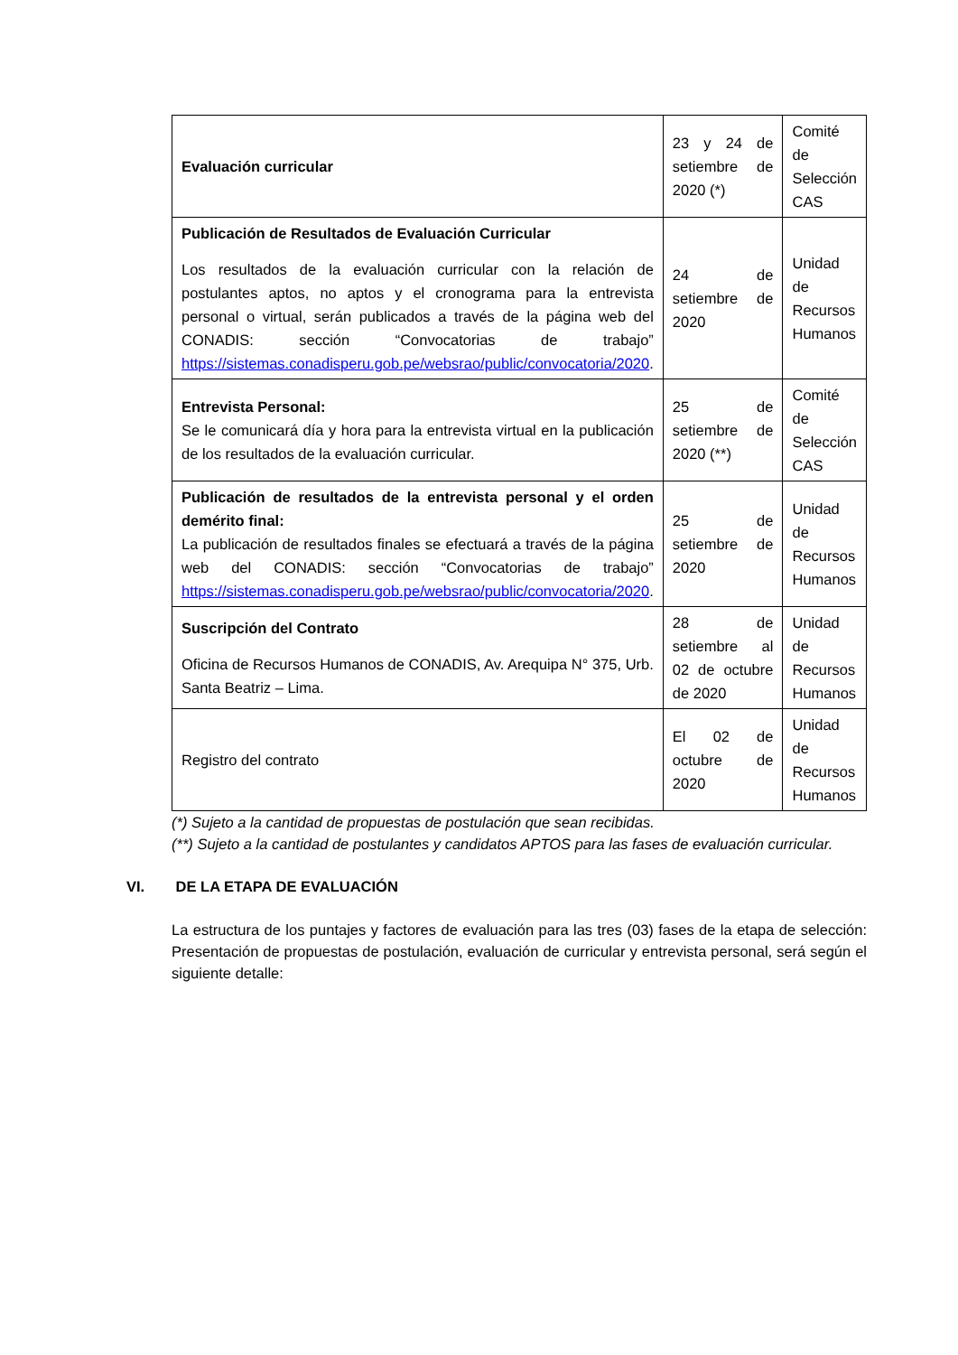| Evaluación curricular | 23 y 24 de setiembre de 2020 (*) | Comité de Selección CAS |
| Publicación de Resultados de Evaluación Curricular Los resultados de la evaluación curricular con la relación de postulantes aptos, no aptos y el cronograma para la entrevista personal o virtual, serán publicados a través de la página web del CONADIS: sección “Convocatorias de trabajo” https://sistemas.conadisperu.gob.pe/websrao/public/convocatoria/2020 . | 24 de setiembre de 2020 | Unidad de Recursos Humanos |
| Entrevista Personal: Se le comunicará día y hora para la entrevista virtual en la publicación de los resultados de la evaluación curricular. | 25 de setiembre de 2020 (**) | Comité de Selección CAS |
| Publicación de resultados de la entrevista personal y el orden demérito final: La publicación de resultados finales se efectuará a través de la página web del CONADIS: sección “Convocatorias de trabajo” https://sistemas.conadisperu.gob.pe/websrao/public/convocatoria/2020 . | 25 de setiembre de 2020 | Unidad de Recursos Humanos |
| Suscripción del Contrato Oficina de Recursos Humanos de CONADIS, Av. Arequipa N° 375, Urb. Santa Beatriz – Lima. | 28 de setiembre al 02 de octubre de 2020 | Unidad de Recursos Humanos |
| Registro del contrato | El 02 de octubre de 2020 | Unidad de Recursos Humanos |
(*) Sujeto a la cantidad de propuestas de postulación que sean recibidas.
(**) Sujeto a la cantidad de postulantes y candidatos APTOS para las fases de evaluación curricular.
VI. DE LA ETAPA DE EVALUACIÓN
La estructura de los puntajes y factores de evaluación para las tres (03) fases de la etapa de selección: Presentación de propuestas de postulación, evaluación de curricular y entrevista personal, será según el siguiente detalle: